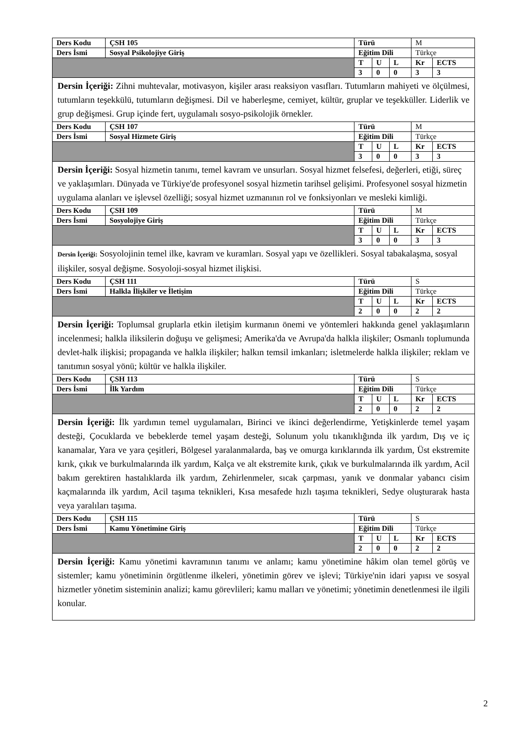| Ders Kodu | ÇSH 105 | Türü | | | M | |
| Ders İsmi | Sosyal Psikolojiye Giriş | Eğitim Dili | | | Türkçe | |
| | | T | U | L | Kr | ECTS |
| | | 3 | 0 | 0 | 3 | 3 |
| Dersin İçeriği: Zihni muhtevalar, motivasyon, kişiler arası reaksiyon vasıfları. Tutumların mahiyeti ve ölçülmesi, tutumların teşekkülü, tutumların değişmesi. Dil ve haberleşme, cemiyet, kültür, gruplar ve teşekküller. Liderlik ve grup değişmesi. Grup içinde fert, uygulamalı sosyo-psikolojik örnekler. | | | | | | |
| Ders Kodu | ÇSH 107 | Türü | | | M | |
| Ders İsmi | Sosyal Hizmete Giriş | Eğitim Dili | | | Türkçe | |
| | | T | U | L | Kr | ECTS |
| | | 3 | 0 | 0 | 3 | 3 |
| Dersin İçeriği: Sosyal hizmetin tanımı, temel kavram ve unsurları. Sosyal hizmet felsefesi, değerleri, etiği, süreç ve yaklaşımları. Dünyada ve Türkiye'de profesyonel sosyal hizmetin tarihsel gelişimi. Profesyonel sosyal hizmetin uygulama alanları ve işlevsel özelliği; sosyal hizmet uzmanının rol ve fonksiyonları ve mesleki kimliği. | | | | | | |
| Ders Kodu | ÇSH 109 | Türü | | | M | |
| Ders İsmi | Sosyolojiye Giriş | Eğitim Dili | | | Türkçe | |
| | | T | U | L | Kr | ECTS |
| | | 3 | 0 | 0 | 3 | 3 |
| Dersin İçeriği: Sosyolojinin temel ilke, kavram ve kuramları. Sosyal yapı ve özellikleri. Sosyal tabakalaşma, sosyal ilişkiler, sosyal değişme. Sosyoloji-sosyal hizmet ilişkisi. | | | | | | |
| Ders Kodu | ÇSH 111 | Türü | | | S | |
| Ders İsmi | Halkla İlişkiler ve İletişim | Eğitim Dili | | | Türkçe | |
| | | T | U | L | Kr | ECTS |
| | | 2 | 0 | 0 | 2 | 2 |
| Dersin İçeriği: Toplumsal gruplarla etkin iletişim kurmanın önemi ve yöntemleri hakkında genel yaklaşımların incelenmesi; halkla iliksilerin doğuşu ve gelişmesi; Amerika'da ve Avrupa'da halkla ilişkiler; Osmanlı toplumunda devlet-halk ilişkisi; propaganda ve halkla ilişkiler; halkın temsil imkanları; isletmelerde halkla ilişkiler; reklam ve tanıtımın sosyal yönü; kültür ve halkla ilişkiler. | | | | | | |
| Ders Kodu | ÇSH 113 | Türü | | | S | |
| Ders İsmi | İlk Yardım | Eğitim Dili | | | Türkçe | |
| | | T | U | L | Kr | ECTS |
| | | 2 | 0 | 0 | 2 | 2 |
| Dersin İçeriği: İlk yardımın temel uygulamaları, Birinci ve ikinci değerlendirme, Yetişkinlerde temel yaşam desteği, Çocuklarda ve bebeklerde temel yaşam desteği, Solunum yolu tıkanıklığında ilk yardım, Dış ve iç kanamalar, Yara ve yara çeşitleri, Bölgesel yaralanmalarda, baş ve omurga kırıklarında ilk yardım, Üst ekstremite kırık, çıkık ve burkulmalarında ilk yardım, Kalça ve alt ekstremite kırık, çıkık ve burkulmalarında ilk yardım, Acil bakım gerektiren hastalıklarda ilk yardım, Zehirlenmeler, sıcak çarpması, yanık ve donmalar yabancı cisim kaçmalarında ilk yardım, Acil taşıma teknikleri, Kısa mesafede hızlı taşıma teknikleri, Sedye oluşturarak hasta veya yaralıları taşıma. | | | | | | |
| Ders Kodu | ÇSH 115 | Türü | | | S | |
| Ders İsmi | Kamu Yönetimine Giriş | Eğitim Dili | | | Türkçe | |
| | | T | U | L | Kr | ECTS |
| | | 2 | 0 | 0 | 2 | 2 |
| Dersin İçeriği: Kamu yönetimi kavramının tanımı ve anlamı; kamu yönetimine hâkim olan temel görüş ve sistemler; kamu yönetiminin örgütlenme ilkeleri, yönetimin görev ve işlevi; Türkiye'nin idari yapısı ve sosyal hizmetler yönetim sisteminin analizi; kamu görevlileri; kamu malları ve yönetimi; yönetimin denetlenmesi ile ilgili konular. | | | | | | |
2